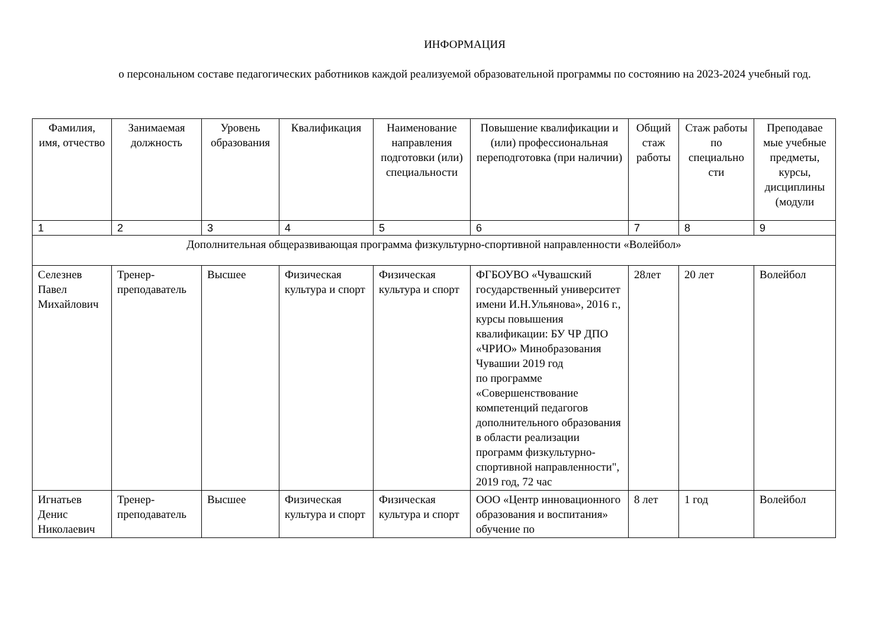ИНФОРМАЦИЯ
о персональном составе педагогических работников каждой реализуемой образовательной программы по состоянию на 2023-2024 учебный год.
| Фамилия, имя, отчество | Занимаемая должность | Уровень образования | Квалификация | Наименование направления подготовки (или) специальности | Повышение квалификации и (или) профессиональная переподготовка (при наличии) | Общий стаж работы | Стаж работы по специально сти | Преподавае мые учебные предметы, курсы, дисциплины (модули |
| --- | --- | --- | --- | --- | --- | --- | --- | --- |
| 1 | 2 | 3 | 4 | 5 | 6 | 7 | 8 | 9 |
| Дополнительная общеразвивающая программа физкультурно-спортивной направленности «Волейбол» | | | | | | | | |
| Селезнев Павел Михайлович | Тренер-преподаватель | Высшее | Физическая культура и спорт | Физическая культура и спорт | ФГБОУВО «Чувашский государственный университет имени И.Н.Ульянова», 2016 г., курсы повышения квалификации: БУ ЧР ДПО «ЧРИО» Минобразования Чувашии 2019 год по программе «Совершенствование компетенций педагогов дополнительного образования в области реализации программ физкультурно-спортивной направленности", 2019 год, 72 час | 28лет | 20 лет | Волейбол |
| Игнатьев Денис Николаевич | Тренер-преподаватель | Высшее | Физическая культура и спорт | Физическая культура и спорт | ООО «Центр инновационного образования и воспитания» обучение по | 8 лет | 1 год | Волейбол |